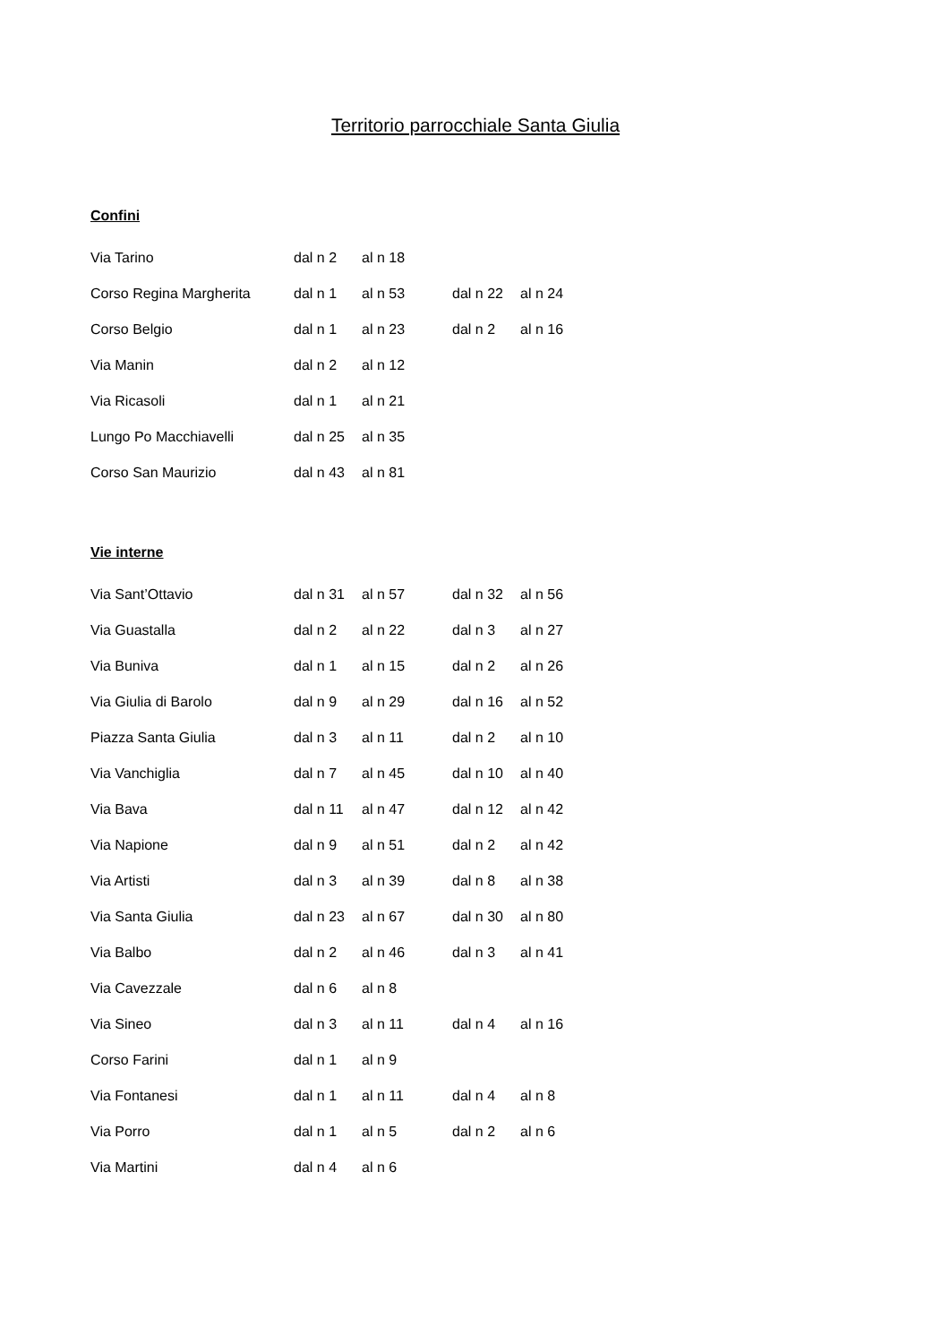Territorio parrocchiale Santa Giulia
Confini
| Via Tarino | dal n 2 | al n 18 | | |
| Corso Regina Margherita | dal n 1 | al n 53 | dal n 22 | al n 24 |
| Corso Belgio | dal n 1 | al n 23 | dal n 2 | al n 16 |
| Via Manin | dal n 2 | al n 12 | | |
| Via Ricasoli | dal n 1 | al n 21 | | |
| Lungo Po Macchiavelli | dal n 25 | al n 35 | | |
| Corso San Maurizio | dal n 43 | al n 81 | | |
Vie interne
| Via Sant’Ottavio | dal n 31 | al n 57 | dal n 32 | al n 56 |
| Via Guastalla | dal n 2 | al n 22 | dal n 3 | al n 27 |
| Via Buniva | dal n 1 | al n 15 | dal n 2 | al n 26 |
| Via Giulia di Barolo | dal n 9 | al n 29 | dal n 16 | al n 52 |
| Piazza Santa Giulia | dal n 3 | al n 11 | dal n 2 | al n 10 |
| Via Vanchiglia | dal n 7 | al n 45 | dal n 10 | al n 40 |
| Via Bava | dal n 11 | al n 47 | dal n 12 | al n 42 |
| Via Napione | dal n 9 | al n 51 | dal n 2 | al n 42 |
| Via Artisti | dal n 3 | al n 39 | dal n 8 | al n 38 |
| Via Santa Giulia | dal n 23 | al n 67 | dal n 30 | al n 80 |
| Via Balbo | dal n 2 | al n 46 | dal n 3 | al n 41 |
| Via Cavezzale | dal n 6 | al n 8 | | |
| Via Sineo | dal n 3 | al n 11 | dal n 4 | al n 16 |
| Corso Farini | dal n 1 | al n 9 | | |
| Via Fontanesi | dal n 1 | al n 11 | dal n 4 | al n 8 |
| Via Porro | dal n 1 | al n 5 | dal n 2 | al n 6 |
| Via Martini | dal n 4 | al n 6 | | |